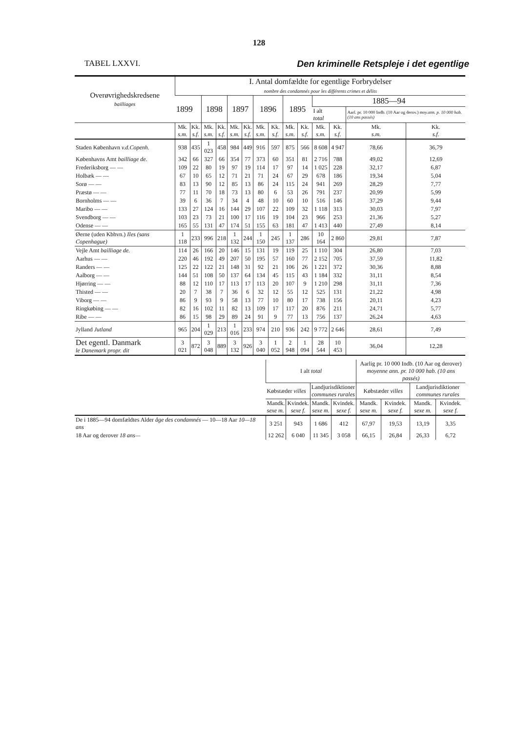128
TABEL LXXVI. Den kriminelle Retspleje i det egentlige
| Overøvrighedskredsene bailliages | I. Antal domfældte for egentlige Forbrydelser nombre des condamnés pour les différents crimes et délits | | | | | | | | | | | | | |
| --- | --- | --- | --- | --- | --- | --- | --- | --- | --- | --- | --- | --- | --- | --- |
| | 1899 | | 1898 | | 1897 | | 1896 | | 1895 | | 1885—94 | | | |
| | | | | | | | | | | | I alt total | | Aarl. pr. 10 000 Indb. (10 Aar og derov.) moy.ann. p. 10 000 hab. (10 ans passés) | |
| | Mk. s.m. | Kk. s.f. | Mk. s.m. | Kk. s.f. | Mk. s.m. | Kk. s.f. | Mk. s.m. | Kk. s.f. | Mk. s.m. | Kk. s.f. | Mk. s.m. | Kk. s.f. | Mk. s.m. | Kk. s.f. |
| Staden København v.d.Copenh. | 938 | 435 | 1 023 | 458 | 984 | 449 | 916 | 597 | 875 | 566 | 8 608 | 4 947 | 78,66 | 36,79 |
| Københavns Amt bailliage de. | 342 | 66 | 327 | 66 | 354 | 77 | 373 | 60 | 351 | 81 | 2 716 | 788 | 49,02 | 12,69 |
| Frederiksborg — — | 109 | 22 | 80 | 19 | 97 | 19 | 114 | 17 | 97 | 14 | 1 025 | 228 | 32,17 | 6,87 |
| Holbæk — — | 67 | 10 | 65 | 12 | 71 | 21 | 71 | 24 | 67 | 29 | 678 | 186 | 19,34 | 5,04 |
| Sorø — — | 83 | 13 | 90 | 12 | 85 | 13 | 86 | 24 | 115 | 24 | 941 | 269 | 28,29 | 7,77 |
| Præstø — — | 77 | 11 | 70 | 18 | 73 | 13 | 80 | 6 | 53 | 26 | 791 | 237 | 20,99 | 5,99 |
| Bornholms — — | 39 | 6 | 36 | 7 | 34 | 4 | 48 | 10 | 60 | 10 | 516 | 146 | 37,29 | 9,44 |
| Maribo — — | 133 | 27 | 124 | 16 | 144 | 29 | 107 | 22 | 109 | 32 | 1 118 | 313 | 30,03 | 7,97 |
| Svendborg — — | 103 | 23 | 73 | 21 | 100 | 17 | 116 | 19 | 104 | 23 | 966 | 253 | 21,36 | 5,27 |
| Odense — — | 165 | 55 | 131 | 47 | 174 | 51 | 155 | 63 | 181 | 47 | 1 413 | 440 | 27,49 | 8,14 |
| Øerne (uden Kbhvn.) Iles (sans Copenhague) | 1 118 | 233 | 996 | 218 | 1 132 | 244 | 1 150 | 245 | 1 137 | 286 | 10 164 | 2 860 | 29,81 | 7,87 |
| Vejle Amt bailliage de. | 114 | 26 | 166 | 20 | 146 | 15 | 131 | 19 | 119 | 25 | 1 110 | 304 | 26,80 | 7,03 |
| Aarhus — — | 220 | 46 | 192 | 49 | 207 | 50 | 195 | 57 | 160 | 77 | 2 152 | 705 | 37,59 | 11,82 |
| Randers — — | 125 | 22 | 122 | 21 | 148 | 31 | 92 | 21 | 106 | 26 | 1 221 | 372 | 30,36 | 8,88 |
| Aalborg — — | 144 | 51 | 108 | 50 | 137 | 64 | 134 | 45 | 115 | 43 | 1 184 | 332 | 31,11 | 8,54 |
| Hjørring — — | 88 | 12 | 110 | 17 | 113 | 17 | 113 | 20 | 107 | 9 | 1 210 | 298 | 31,11 | 7,36 |
| Thisted — — | 20 | 7 | 38 | 7 | 36 | 6 | 32 | 12 | 55 | 12 | 525 | 131 | 21,22 | 4,98 |
| Viborg — — | 86 | 9 | 93 | 9 | 58 | 13 | 77 | 10 | 80 | 17 | 738 | 156 | 20,11 | 4,23 |
| Ringkøbing — — | 82 | 16 | 102 | 11 | 82 | 13 | 109 | 17 | 117 | 20 | 876 | 211 | 24,71 | 5,77 |
| Ribe — — | 86 | 15 | 98 | 29 | 89 | 24 | 91 | 9 | 77 | 13 | 756 | 137 | 26,24 | 4,63 |
| Jylland Jutland | 965 | 204 | 1 029 | 213 | 1 016 | 233 | 974 | 210 | 936 | 242 | 9 772 | 2 646 | 28,61 | 7,49 |
| Det egentl. Danmark le Danemark propr. dit | 3 021 | 872 | 3 048 | 889 | 3 132 | 926 | 3 040 | 1 052 | 2 948 | 1 094 | 28 544 | 10 453 | 36,04 | 12,28 |
| | I alt total | | | | Aarlig pr. 10 000 Indb. (10 Aar og derover) moyenne ann. pr. 10 000 hab. (10 ans passés) | | | |
| --- | --- | --- | --- | --- | --- | --- | --- | --- |
| | Købstæder villes | | Landjurisdiktioner communes rurales | | Købstæder villes | | Landjurisdiktioner communes rurales | |
| | Mandk. sexe m. | Kvindek. sexe f. | Mandk. sexe m. | Kvindek. sexe f. | Mandk. sexe m. | Kvindek. sexe f. | Mandk. sexe m. | Kvindek. sexe f. |
| De i 1885—94 domfældtes Alder âge des condamnés — 10—18 Aar 10—18 ans | 3 251 | 943 | 1 686 | 412 | 67,97 | 19,53 | 13,19 | 3,35 |
| 18 Aar og derover 18 ans— | 12 262 | 6 040 | 11 345 | 3 058 | 66,15 | 26,84 | 26,33 | 6,72 |